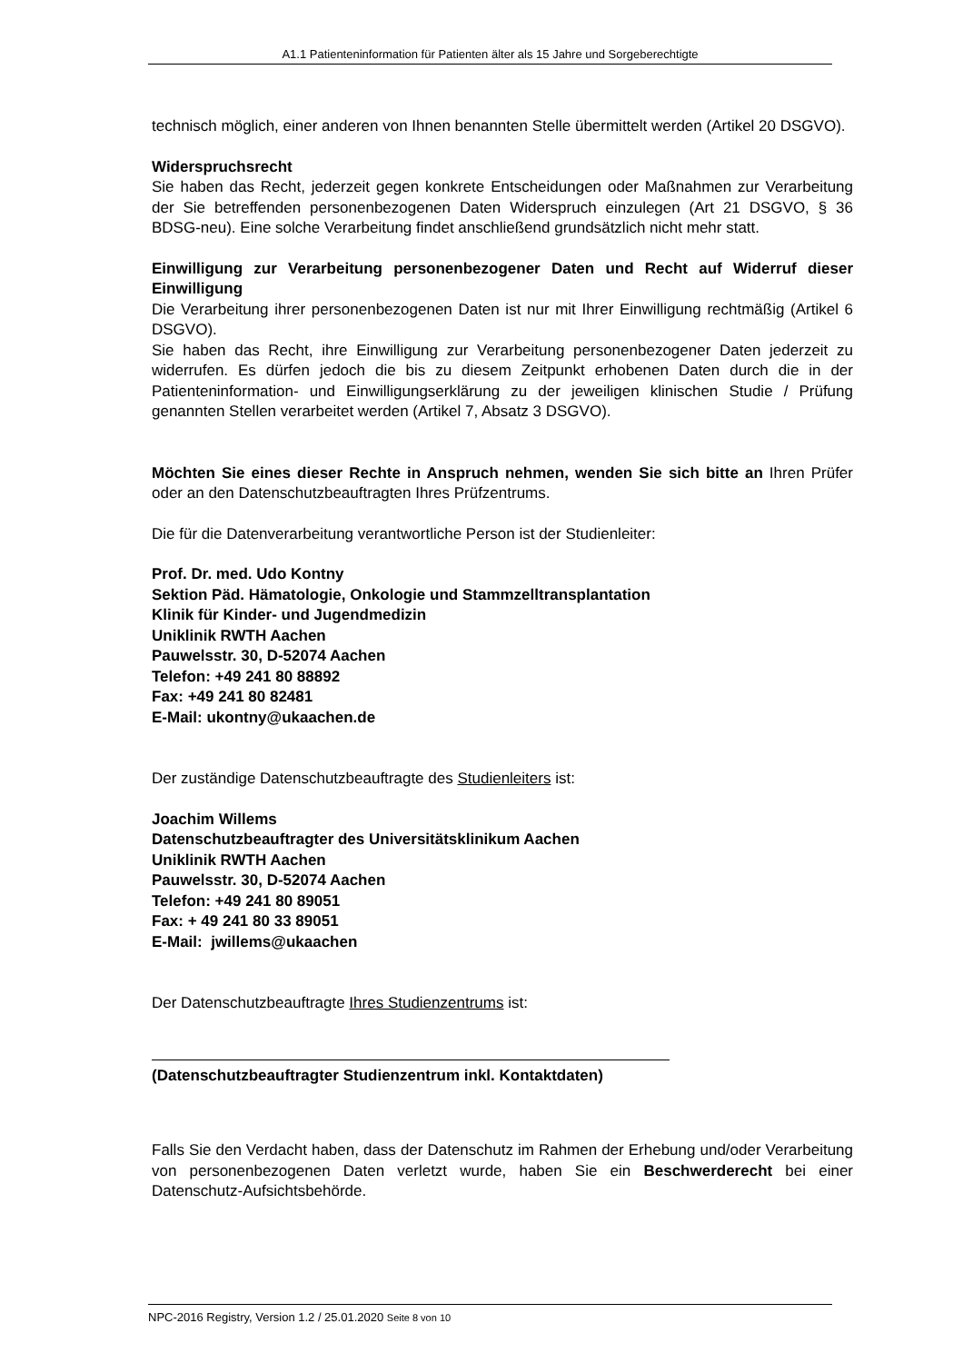A1.1 Patienteninformation für Patienten älter als 15 Jahre und Sorgeberechtigte
technisch möglich, einer anderen von Ihnen benannten Stelle übermittelt werden (Artikel 20 DSGVO).
Widerspruchsrecht
Sie haben das Recht, jederzeit gegen konkrete Entscheidungen oder Maßnahmen zur Verarbeitung der Sie betreffenden personenbezogenen Daten Widerspruch einzulegen (Art 21 DSGVO, § 36 BDSG-neu). Eine solche Verarbeitung findet anschließend grundsätzlich nicht mehr statt.
Einwilligung zur Verarbeitung personenbezogener Daten und Recht auf Widerruf dieser Einwilligung
Die Verarbeitung ihrer personenbezogenen Daten ist nur mit Ihrer Einwilligung rechtmäßig (Artikel 6 DSGVO).
Sie haben das Recht, ihre Einwilligung zur Verarbeitung personenbezogener Daten jederzeit zu widerrufen. Es dürfen jedoch die bis zu diesem Zeitpunkt erhobenen Daten durch die in der Patienteninformation- und Einwilligungserklärung zu der jeweiligen klinischen Studie / Prüfung genannten Stellen verarbeitet werden (Artikel 7, Absatz 3 DSGVO).
Möchten Sie eines dieser Rechte in Anspruch nehmen, wenden Sie sich bitte an Ihren Prüfer oder an den Datenschutzbeauftragten Ihres Prüfzentrums.
Die für die Datenverarbeitung verantwortliche Person ist der Studienleiter:
Prof. Dr. med. Udo Kontny
Sektion Päd. Hämatologie, Onkologie und Stammzelltransplantation
Klinik für Kinder- und Jugendmedizin
Uniklinik RWTH Aachen
Pauwelsstr. 30, D-52074 Aachen
Telefon: +49 241 80 88892
Fax: +49 241 80 82481
E-Mail: ukontny@ukaachen.de
Der zuständige Datenschutzbeauftragte des Studienleiters ist:
Joachim Willems
Datenschutzbeauftragter des Universitätsklinikum Aachen
Uniklinik RWTH Aachen
Pauwelsstr. 30, D-52074 Aachen
Telefon: +49 241 80 89051
Fax: + 49 241 80 33 89051
E-Mail: jwillems@ukaachen
Der Datenschutzbeauftragte Ihres Studienzentrums ist:
(Datenschutzbeauftragter Studienzentrum inkl. Kontaktdaten)
Falls Sie den Verdacht haben, dass der Datenschutz im Rahmen der Erhebung und/oder Verarbeitung von personenbezogenen Daten verletzt wurde, haben Sie ein Beschwerderecht bei einer Datenschutz-Aufsichtsbehörde.
NPC-2016 Registry, Version 1.2 / 25.01.2020 Seite 8 von 10